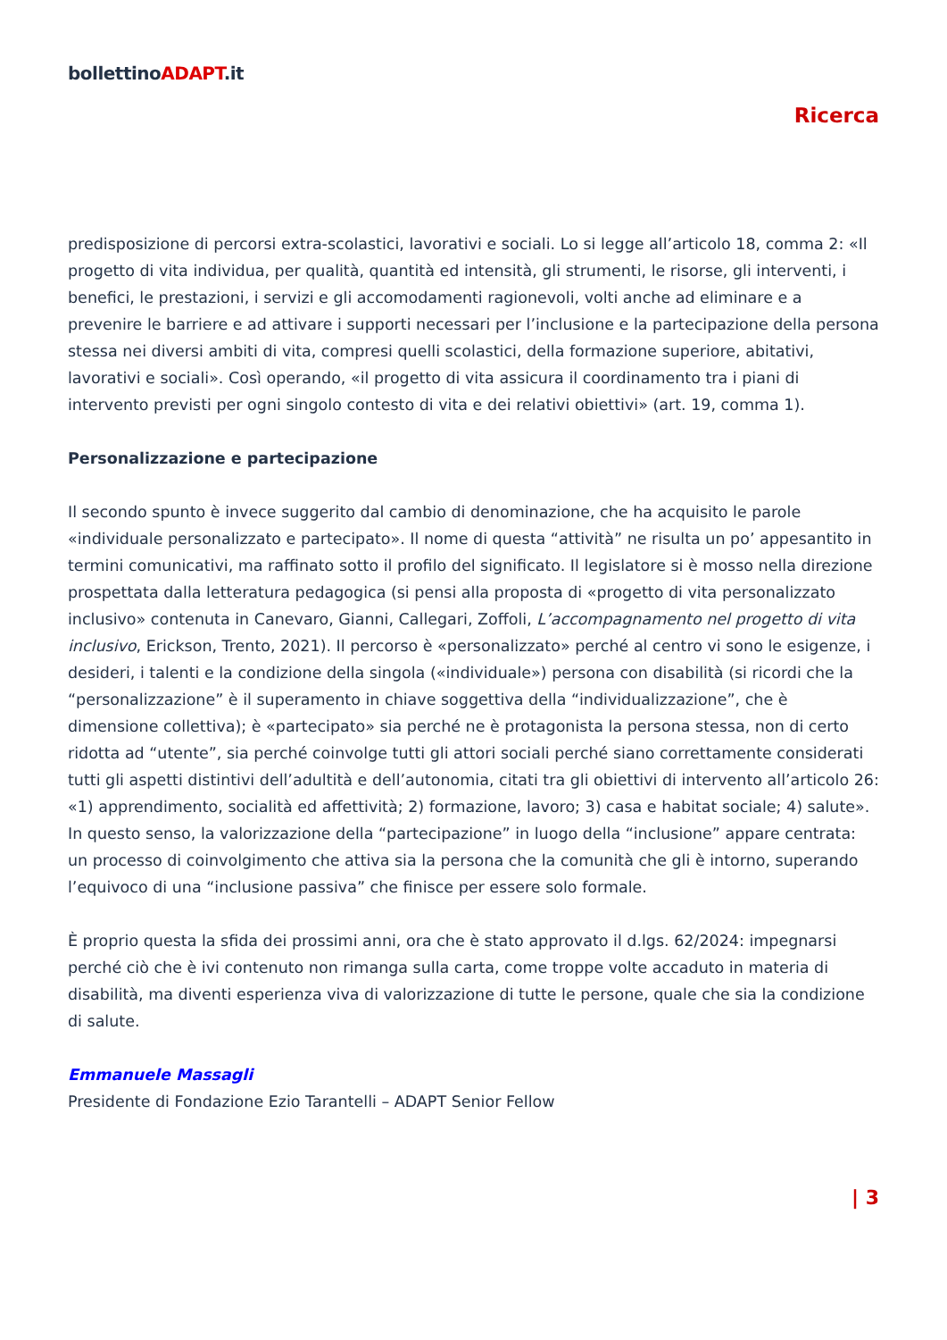bollettinoADAPT.it
Ricerca
predisposizione di percorsi extra-scolastici, lavorativi e sociali. Lo si legge all’articolo 18, comma 2: «Il progetto di vita individua, per qualità, quantità ed intensità, gli strumenti, le risorse, gli interventi, i benefici, le prestazioni, i servizi e gli accomodamenti ragionevoli, volti anche ad eliminare e a prevenire le barriere e ad attivare i supporti necessari per l’inclusione e la partecipazione della persona stessa nei diversi ambiti di vita, compresi quelli scolastici, della formazione superiore, abitativi, lavorativi e sociali». Così operando, «il progetto di vita assicura il coordinamento tra i piani di intervento previsti per ogni singolo contesto di vita e dei relativi obiettivi» (art. 19, comma 1).
Personalizzazione e partecipazione
Il secondo spunto è invece suggerito dal cambio di denominazione, che ha acquisito le parole «individuale personalizzato e partecipato». Il nome di questa “attività” ne risulta un po’ appesantito in termini comunicativi, ma raffinato sotto il profilo del significato. Il legislatore si è mosso nella direzione prospettata dalla letteratura pedagogica (si pensi alla proposta di «progetto di vita personalizzato inclusivo» contenuta in Canevaro, Gianni, Callegari, Zoffoli, L’accompagnamento nel progetto di vita inclusivo, Erickson, Trento, 2021). Il percorso è «personalizzato» perché al centro vi sono le esigenze, i desideri, i talenti e la condizione della singola («individuale») persona con disabilità (si ricordi che la “personalizzazione” è il superamento in chiave soggettiva della “individualizzazione”, che è dimensione collettiva); è «partecipato» sia perché ne è protagonista la persona stessa, non di certo ridotta ad “utente”, sia perché coinvolge tutti gli attori sociali perché siano correttamente considerati tutti gli aspetti distintivi dell’adultità e dell’autonomia, citati tra gli obiettivi di intervento all’articolo 26: «1) apprendimento, socialità ed affettività; 2) formazione, lavoro; 3) casa e habitat sociale; 4) salute». In questo senso, la valorizzazione della “partecipazione” in luogo della “inclusione” appare centrata: un processo di coinvolgimento che attiva sia la persona che la comunità che gli è intorno, superando l’equivoco di una “inclusione passiva” che finisce per essere solo formale.
È proprio questa la sfida dei prossimi anni, ora che è stato approvato il d.lgs. 62/2024: impegnarsi perché ciò che è ivi contenuto non rimanga sulla carta, come troppe volte accaduto in materia di disabilità, ma diventi esperienza viva di valorizzazione di tutte le persone, quale che sia la condizione di salute.
Emmanuele Massagli
Presidente di Fondazione Ezio Tarantelli – ADAPT Senior Fellow
| 3